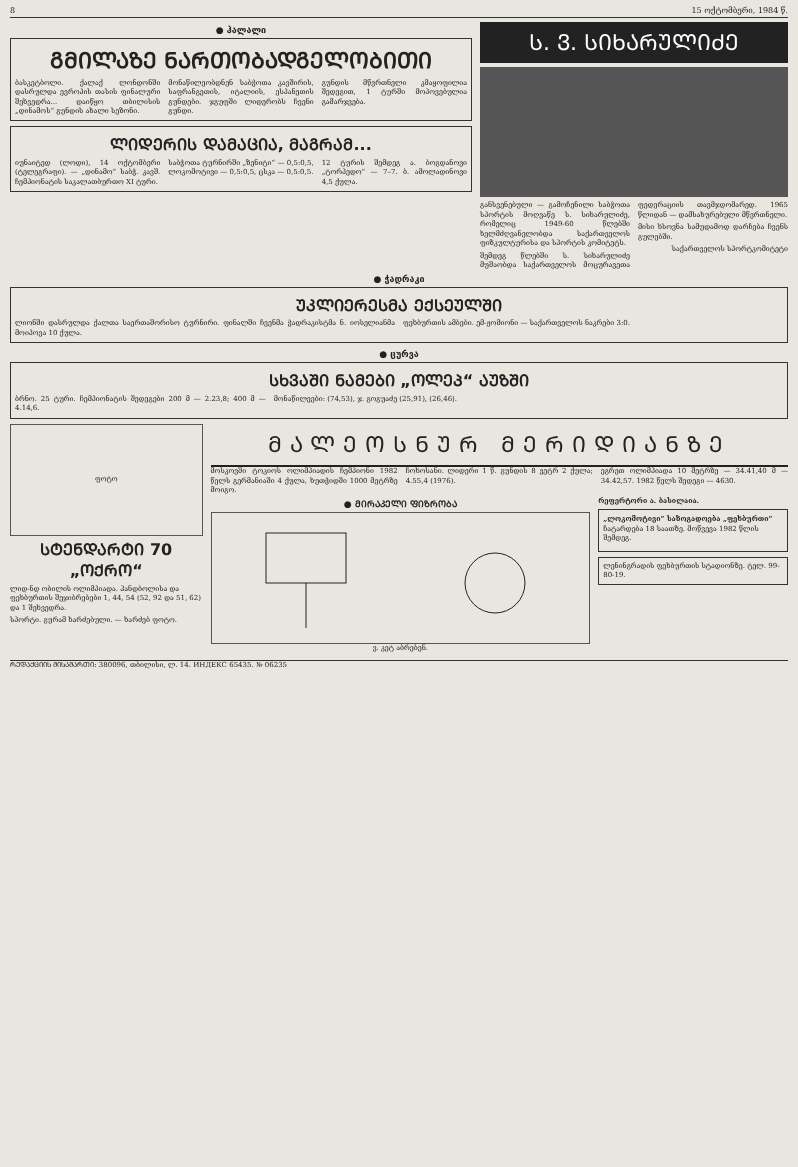8 15 ოქტომბერი, 1984 წ.
● ჰალალი
ᲒᲛᲘᲚᲐᲖᲔ ᲜᲐᲠᲗᲝᲑᲐᲓᲒᲔᲚᲝᲑᲘᲗᲘ
ბასკეტბოლი. ქალაქ ლონდონში დასრულდა ევროპის თასის ფინალური შეხვედრა... დაიწყო თბილისის „დინამოს“ გუნდის ახალი სეზონი.
მონაწილეობდნენ საბჭოთა კავშირის, საფრანგეთის, იტალიის, ესპანეთის გუნდები. ჯგუფში ლიდერობს ჩვენი გუნდი.
გუნდის მწვრთნელი კმაყოფილია შედეგით, 1 ტურში მოპოვებულია გამარჯვება.
ᲚᲘᲓᲔᲠᲘᲡ ᲓᲐᲛᲐᲪᲘᲐ, ᲛᲐᲒᲠᲐᲛ...
იუნაიტედ (ლოდი), 14 ოქტომბერი (ტელეგრაფი). — „დინამო“ საბჭ. კავშ. ჩემპიონატის საკალათბურთო XI ტური.
საბჭოთა ტურნირში „ზენიტი“ — 0,5:0,5, ლოკომოტივი — 0,5:0,5, ცსკა — 0,5:0,5.
12 ტურის შემდეგ ა. ბოგდანოვი „ტორპედო“ — 7–7. ბ. ამოლადინოვი 4,5 ქულა.
Ს. Ვ. ᲡᲘᲮᲐᲠᲣᲚᲘᲫᲔ
განსვენებული — გამოჩენილი საბჭოთა სპორტის მოღვაწე ს. სიხარულიძე, რომელიც 1949-60 წლებში ხელმძღვანელობდა საქართველოს ფიზკულტურისა და სპორტის კომიტეტს.
შემდეგ წლებში ს. სიხარულიძე მუშაობდა საქართველოს მოცურავეთა ფედერაციის თავმჯდომარედ. 1965 წლიდან — დამსახურებული მწვრთნელი.
მისი ხსოვნა სამუდამოდ დარჩება ჩვენს გულებში.
საქართველოს სპორტკომიტეტი
● ჭადრაკი
ᲣᲙᲚᲘᲔᲠᲔᲡᲛᲐ ᲔᲥᲡᲔᲣᲚᲨᲘ
ლიონში დასრულდა ქალთა საერთაშორისო ტურნირი. ფინალში ჩვენმა ჭადრაკისტმა ნ. იოსელიანმა მოიპოვა 10 ქულა.
ფეხბურთის ამბები. ემ-ჟომიონი — საქართველოს ნაკრები 3:0.
● ცურვა
ᲡᲮᲕᲐᲨᲘ ᲜᲐᲛᲔᲑᲘ „ᲝᲚᲔᲞ“ ᲐᲣᲖᲨᲘ
ბრნო. 25 ტური. ჩემპიონატის შედეგები 200 მ — 2.23,8; 400 მ — 4.14,6.
მონაწილეები: (74,53), ჯ. გოგუაძე (25,91), (26,46).
ფოტო
ᲡᲢᲔᲜᲓᲐᲠᲢᲘ 70 „ᲝᲥᲠᲝ“
ლიდ-ნდ ობილის ოლიმპიადა. ჰანდბოლისა და ფეხბურთის შეჯიბრებები 1, 44, 54 (52, 92 და 51, 62) და 1 შეხვედრა.
სპორტი. გურამ ხარძებული. — ხარძებ ფოტო.
ᲛᲐᲚᲔᲝᲡᲜᲣᲠ ᲛᲔᲠᲘᲓᲘᲐᲜᲖᲔ
მოსკოვში ტოკიოს ოლიმპიადის ჩემპიონი 1982 წელს გერმანიაში 4 ქულა, ხუთჭიდში 1000 მეტრზე მოიგო.
ჩოხოსანი. ლიდერი 1 წ. გუნდის 8 ვეტრ 2 ქულა; 4.55,4 (1976).
ეგრეთ ოლიმპიადა 10 მეტრზე — 34.41,40 მ — 34.42,57. 1982 წელს შედეგი — 4630.
● ᲛᲘᲠᲐᲙᲔᲚᲘ ᲤᲘᲖᲠᲝᲑᲐ
ვ. კეტ აბრებენ.
რეფერტორი ა. ბასილაია.
„ლოკომოტივი“ საზოგადოება „ფეხბურთი“
ჩატარდება 18 საათზე. მოწვევა 1982 წლის შემდეგ.
ლენინგრადის ფეხბურთის სტადიონზე. ტელ. 99-80-19.
ᲠᲔᲓᲐᲥᲪᲘᲘᲡ ᲛᲘᲡᲐᲛᲐᲠᲗᲘ: 380096, თბილისი, ლ. 14. ИНДЕКС 65435. № 06235